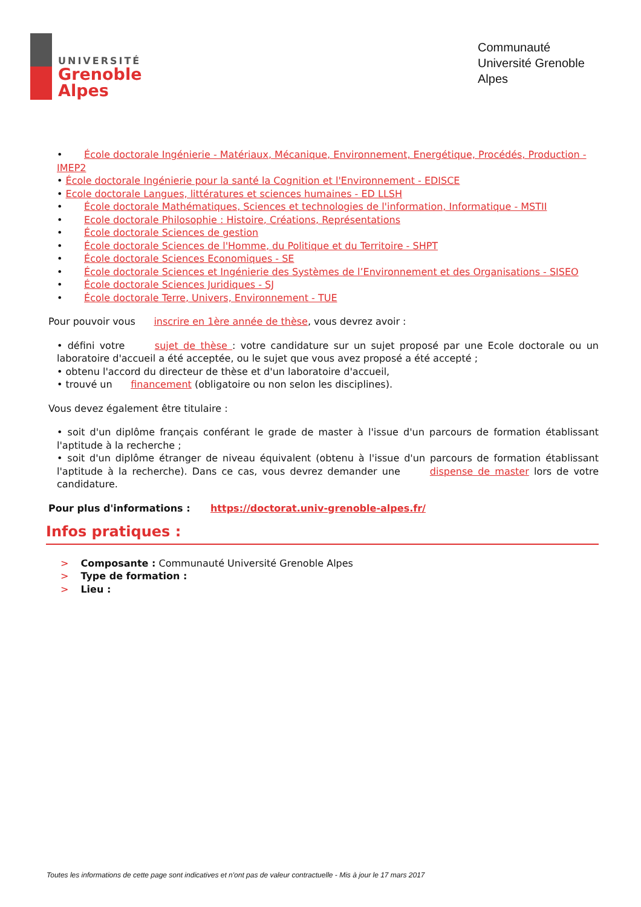UNIVERSITÉ
Grenoble
Alpes
Communauté Université Grenoble Alpes
• École doctorale Ingénierie - Matériaux, Mécanique, Environnement, Energétique, Procédés, Production - IMEP2
• École doctorale Ingénierie pour la santé la Cognition et l'Environnement - EDISCE
• Ecole doctorale Langues, littératures et sciences humaines - ED LLSH
• École doctorale Mathématiques, Sciences et technologies de l'information, Informatique - MSTII
• Ecole doctorale Philosophie : Histoire, Créations, Représentations
• École doctorale Sciences de gestion
• École doctorale Sciences de l'Homme, du Politique et du Territoire - SHPT
• École doctorale Sciences Economiques - SE
• École doctorale Sciences et Ingénierie des Systèmes de l’Environnement et des Organisations - SISEO
• École doctorale Sciences Juridiques - SJ
• École doctorale Terre, Univers, Environnement - TUE
Pour pouvoir vous inscrire en 1ère année de thèse, vous devrez avoir :
• défini votre sujet de thèse : votre candidature sur un sujet proposé par une Ecole doctorale ou un laboratoire d'accueil a été acceptée, ou le sujet que vous avez proposé a été accepté ;
• obtenu l'accord du directeur de thèse et d'un laboratoire d'accueil,
• trouvé un financement (obligatoire ou non selon les disciplines).
Vous devez également être titulaire :
• soit d'un diplôme français conférant le grade de master à l'issue d'un parcours de formation établissant l'aptitude à la recherche ;
• soit d'un diplôme étranger de niveau équivalent (obtenu à l'issue d'un parcours de formation établissant l'aptitude à la recherche). Dans ce cas, vous devrez demander une dispense de master lors de votre candidature.
Pour plus d'informations : https://doctorat.univ-grenoble-alpes.fr/
Infos pratiques :
> Composante : Communauté Université Grenoble Alpes
> Type de formation :
> Lieu :
Toutes les informations de cette page sont indicatives et n'ont pas de valeur contractuelle - Mis à jour le 17 mars 2017